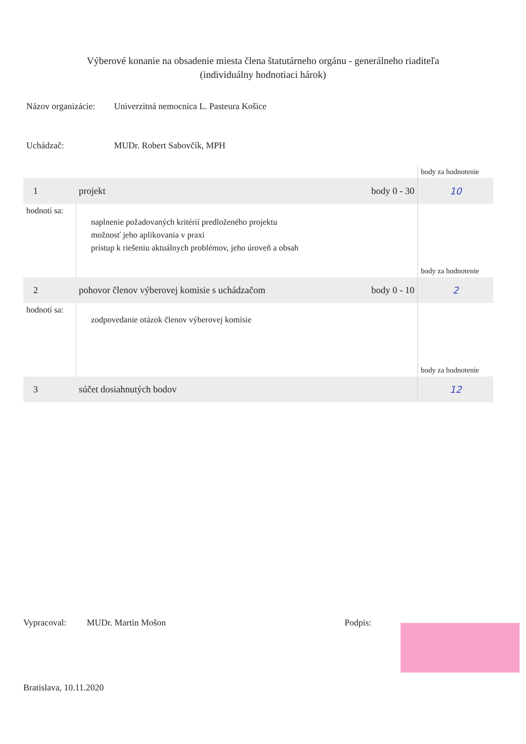Výberové konanie na obsadenie miesta člena štatutárneho orgánu - generálneho riaditeľa
(individuálny hodnotiaci hárok)
Názov organizácie:
Univerzitná nemocnica L. Pasteura Košice
Uchádzač: MUDr. Robert Sabovčík, MPH
| | | | body za hodnotenie |
| 1 | projekt | body 0 - 30 | 10 |
| hodnotí sa: | naplnenie požadovaných kritérií predloženého projektu možnosť jeho aplikovania v praxi prístup k riešeniu aktuálnych problémov, jeho úroveň a obsah | | body za hodnotenie |
| 2 | pohovor členov výberovej komisie s uchádzačom | body 0 - 10 | 2 |
| hodnotí sa: | zodpovedanie otázok členov výberovej komisie | | body za hodnotenie |
| 3 | súčet dosiahnutých bodov | | 12 |
Vypracoval: MUDr. Martin Mošon Podpis:
Bratislava, 10.11.2020